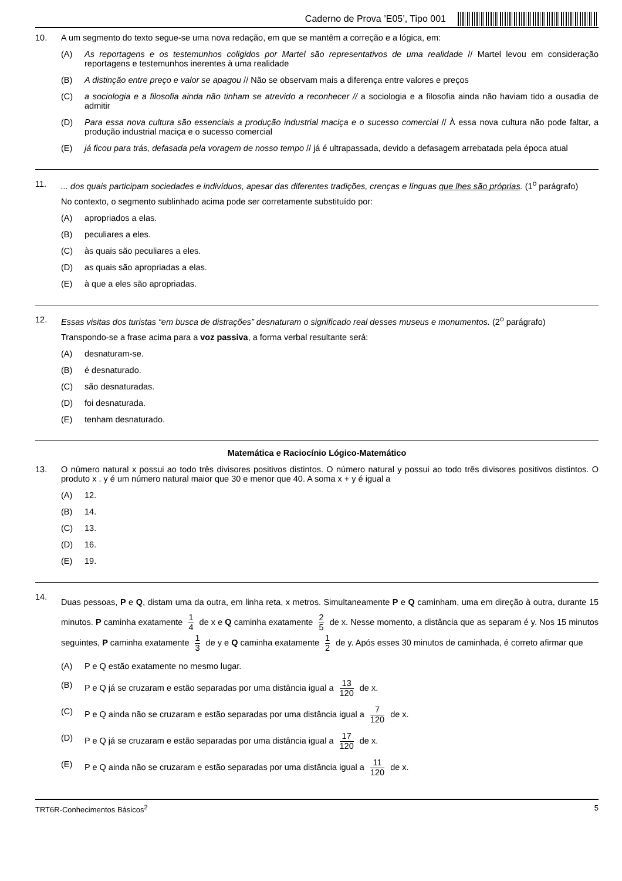Caderno de Prova ’E05’, Tipo 001
10. A um segmento do texto segue-se uma nova redação, em que se mantêm a correção e a lógica, em:
(A) As reportagens e os testemunhos coligidos por Martel são representativos de uma realidade // Martel levou em consideração reportagens e testemunhos inerentes à uma realidade
(B) A distinção entre preço e valor se apagou // Não se observam mais a diferença entre valores e preços
(C) a sociologia e a filosofia ainda não tinham se atrevido a reconhecer // a sociologia e a filosofia ainda não haviam tido a ousadia de admitir
(D) Para essa nova cultura são essenciais a produção industrial maciça e o sucesso comercial // À essa nova cultura não pode faltar, a produção industrial maciça e o sucesso comercial
(E) já ficou para trás, defasada pela voragem de nosso tempo // já é ultrapassada, devido a defasagem arrebatada pela época atual
11. ... dos quais participam sociedades e indivíduos, apesar das diferentes tradições, crenças e línguas que lhes são próprias. (1<sup>o</sup> parágrafo)
No contexto, o segmento sublinhado acima pode ser corretamente substituído por:
(A) apropriados a elas.
(B) peculiares a eles.
(C) às quais são peculiares a eles.
(D) as quais são apropriadas a elas.
(E) à que a eles são apropriadas.
12. Essas visitas dos turistas “em busca de distrações” desnaturam o significado real desses museus e monumentos. (2<sup>o</sup> parágrafo)
Transpondo-se a frase acima para a voz passiva, a forma verbal resultante será:
(A) desnaturam-se.
(B) é desnaturado.
(C) são desnaturadas.
(D) foi desnaturada.
(E) tenham desnaturado.
Matemática e Raciocínio Lógico-Matemático
13. O número natural x possui ao todo três divisores positivos distintos. O número natural y possui ao todo três divisores positivos distintos. O produto x . y é um número natural maior que 30 e menor que 40. A soma x + y é igual a
(A) 12.
(B) 14.
(C) 13.
(D) 16.
(E) 19.
14.
Duas pessoas, P e Q, distam uma da outra, em linha reta, x metros. Simultaneamente P e Q caminham, uma em direção à outra, durante 15 minutos. P caminha exatamente 1 4 de x e Q caminha exatamente 2 5 de x. Nesse momento, a distância que as separam é y. Nos 15 minutos seguintes, P caminha exatamente 1 3 de y e Q caminha exatamente 1 2 de y. Após esses 30 minutos de caminhada, é correto afirmar que
(A) P e Q estão exatamente no mesmo lugar.
(B) P e Q já se cruzaram e estão separadas por uma distância igual a 13 120 de x.
(C) P e Q ainda não se cruzaram e estão separadas por uma distância igual a 7 120 de x.
(D) P e Q já se cruzaram e estão separadas por uma distância igual a 17 120 de x.
(E) P e Q ainda não se cruzaram e estão separadas por uma distância igual a 11 120 de x.
TRT6R-Conhecimentos Básicos<sup>2</sup> 5